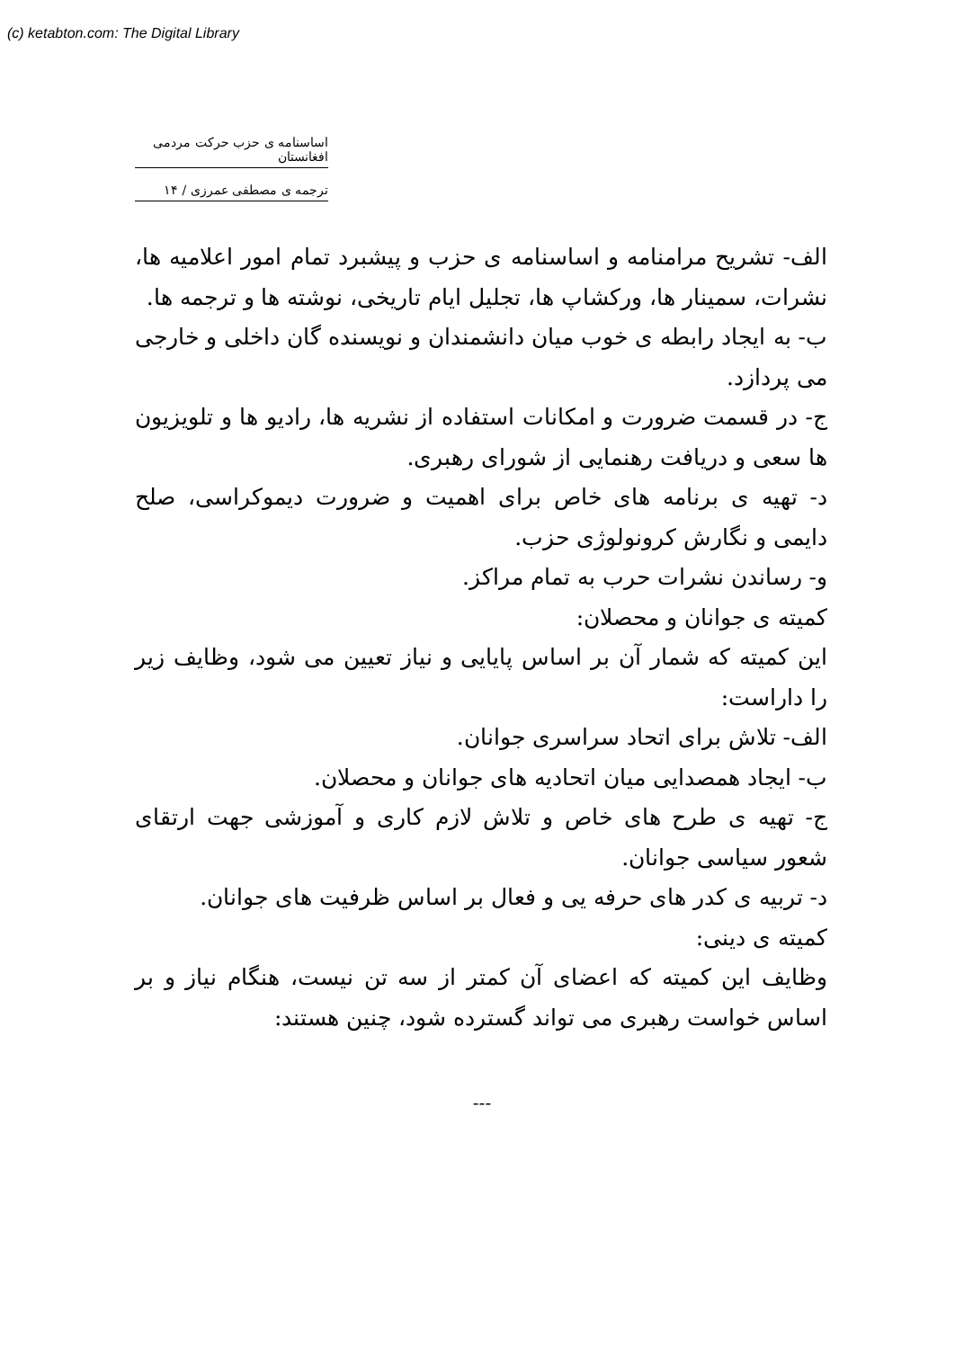(c) ketabton.com: The Digital Library
اساسنامه ی حزب حرکت مردمی افغانستان
ترجمه ی مصطفی عمرزی / ۱۴
الف- تشریح مرامنامه و اساسنامه ی حزب و پیشبرد تمام امور اعلامیه ها، نشرات، سمینار ها، ورکشاپ ها، تجلیل ایام تاریخی، نوشته ها و ترجمه ها.
ب- به ایجاد رابطه ی خوب میان دانشمندان و نویسنده گان داخلی و خارجی می پردازد.
ج- در قسمت ضرورت و امکانات استفاده از نشریه ها، رادیو ها و تلویزیون ها سعی و دریافت رهنمایی از شورای رهبری.
د- تهیه ی برنامه های خاص برای اهمیت و ضرورت دیموکراسی، صلح دایمی و نگارش کرونولوژی حزب.
و- رساندن نشرات حرب به تمام مراکز.
کمیته ی جوانان و محصلان:
این کمیته که شمار آن بر اساس پایایی و نیاز تعیین می شود، وظایف زیر را داراست:
الف- تلاش برای اتحاد سراسری جوانان.
ب- ایجاد همصدایی میان اتحادیه های جوانان و محصلان.
ج- تهیه ی طرح های خاص و تلاش لازم کاری و آموزشی جهت ارتقای شعور سیاسی جوانان.
د- تربیه ی کدر های حرفه یی و فعال بر اساس ظرفیت های جوانان.
کمیته ی دینی:
وظایف این کمیته که اعضای آن کمتر از سه تن نیست، هنگام نیاز و بر اساس خواست رهبری می تواند گسترده شود، چنین هستند:
---